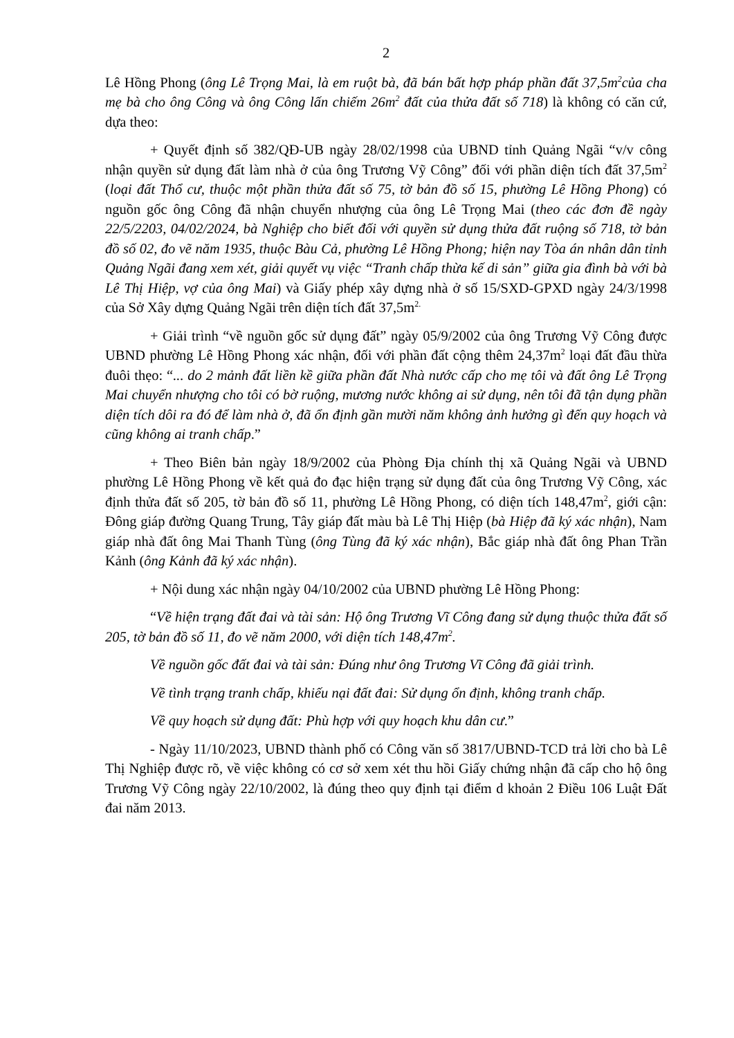2
Lê Hồng Phong (ông Lê Trọng Mai, là em ruột bà, đã bán bất hợp pháp phần đất 37,5m<sup>2</sup>của cha mẹ bà cho ông Công và ông Công lấn chiếm 26m<sup>2</sup> đất của thửa đất số 718) là không có căn cứ, dựa theo:
+ Quyết định số 382/QĐ-UB ngày 28/02/1998 của UBND tỉnh Quảng Ngãi “v/v công nhận quyền sử dụng đất làm nhà ở của ông Trương Vỹ Công” đối với phần diện tích đất 37,5m<sup>2</sup> (loại đất Thổ cư, thuộc một phần thửa đất số 75, tờ bản đồ số 15, phường Lê Hồng Phong) có nguồn gốc ông Công đã nhận chuyển nhượng của ông Lê Trọng Mai (theo các đơn đề ngày 22/5/2203, 04/02/2024, bà Nghiệp cho biết đối với quyền sử dụng thửa đất ruộng số 718, tờ bản đồ số 02, đo vẽ năm 1935, thuộc Bàu Cả, phường Lê Hồng Phong; hiện nay Tòa án nhân dân tỉnh Quảng Ngãi đang xem xét, giải quyết vụ việc “Tranh chấp thừa kế di sản” giữa gia đình bà với bà Lê Thị Hiệp, vợ của ông Mai) và Giấy phép xây dựng nhà ở số 15/SXD-GPXD ngày 24/3/1998 của Sở Xây dựng Quảng Ngãi trên diện tích đất 37,5m<sup>2.</sup>
+ Giải trình “về nguồn gốc sử dụng đất” ngày 05/9/2002 của ông Trương Vỹ Công được UBND phường Lê Hồng Phong xác nhận, đối với phần đất cộng thêm 24,37m<sup>2</sup> loại đất đầu thừa đuôi thẹo: “... do 2 mảnh đất liền kề giữa phần đất Nhà nước cấp cho mẹ tôi và đất ông Lê Trọng Mai chuyển nhượng cho tôi có bờ ruộng, mương nước không ai sử dụng, nên tôi đã tận dụng phần diện tích dôi ra đó để làm nhà ở, đã ổn định gần mười năm không ảnh hưởng gì đến quy hoạch và cũng không ai tranh chấp.”
+ Theo Biên bản ngày 18/9/2002 của Phòng Địa chính thị xã Quảng Ngãi và UBND phường Lê Hồng Phong về kết quả đo đạc hiện trạng sử dụng đất của ông Trương Vỹ Công, xác định thửa đất số 205, tờ bản đồ số 11, phường Lê Hồng Phong, có diện tích 148,47m<sup>2</sup>, giới cận: Đông giáp đường Quang Trung, Tây giáp đất màu bà Lê Thị Hiệp (bà Hiệp đã ký xác nhận), Nam giáp nhà đất ông Mai Thanh Tùng (ông Tùng đã ký xác nhận), Bắc giáp nhà đất ông Phan Trần Kảnh (ông Kảnh đã ký xác nhận).
+ Nội dung xác nhận ngày 04/10/2002 của UBND phường Lê Hồng Phong:
“Về hiện trạng đất đai và tài sản: Hộ ông Trương Vĩ Công đang sử dụng thuộc thửa đất số 205, tờ bản đồ số 11, đo vẽ năm 2000, với diện tích 148,47m<sup>2</sup>.
Về nguồn gốc đất đai và tài sản: Đúng như ông Trương Vĩ Công đã giải trình.
Về tình trạng tranh chấp, khiếu nại đất đai: Sử dụng ổn định, không tranh chấp.
Về quy hoạch sử dụng đất: Phù hợp với quy hoạch khu dân cư.”
- Ngày 11/10/2023, UBND thành phố có Công văn số 3817/UBND-TCD trả lời cho bà Lê Thị Nghiệp được rõ, về việc không có cơ sở xem xét thu hồi Giấy chứng nhận đã cấp cho hộ ông Trương Vỹ Công ngày 22/10/2002, là đúng theo quy định tại điểm d khoản 2 Điều 106 Luật Đất đai năm 2013.